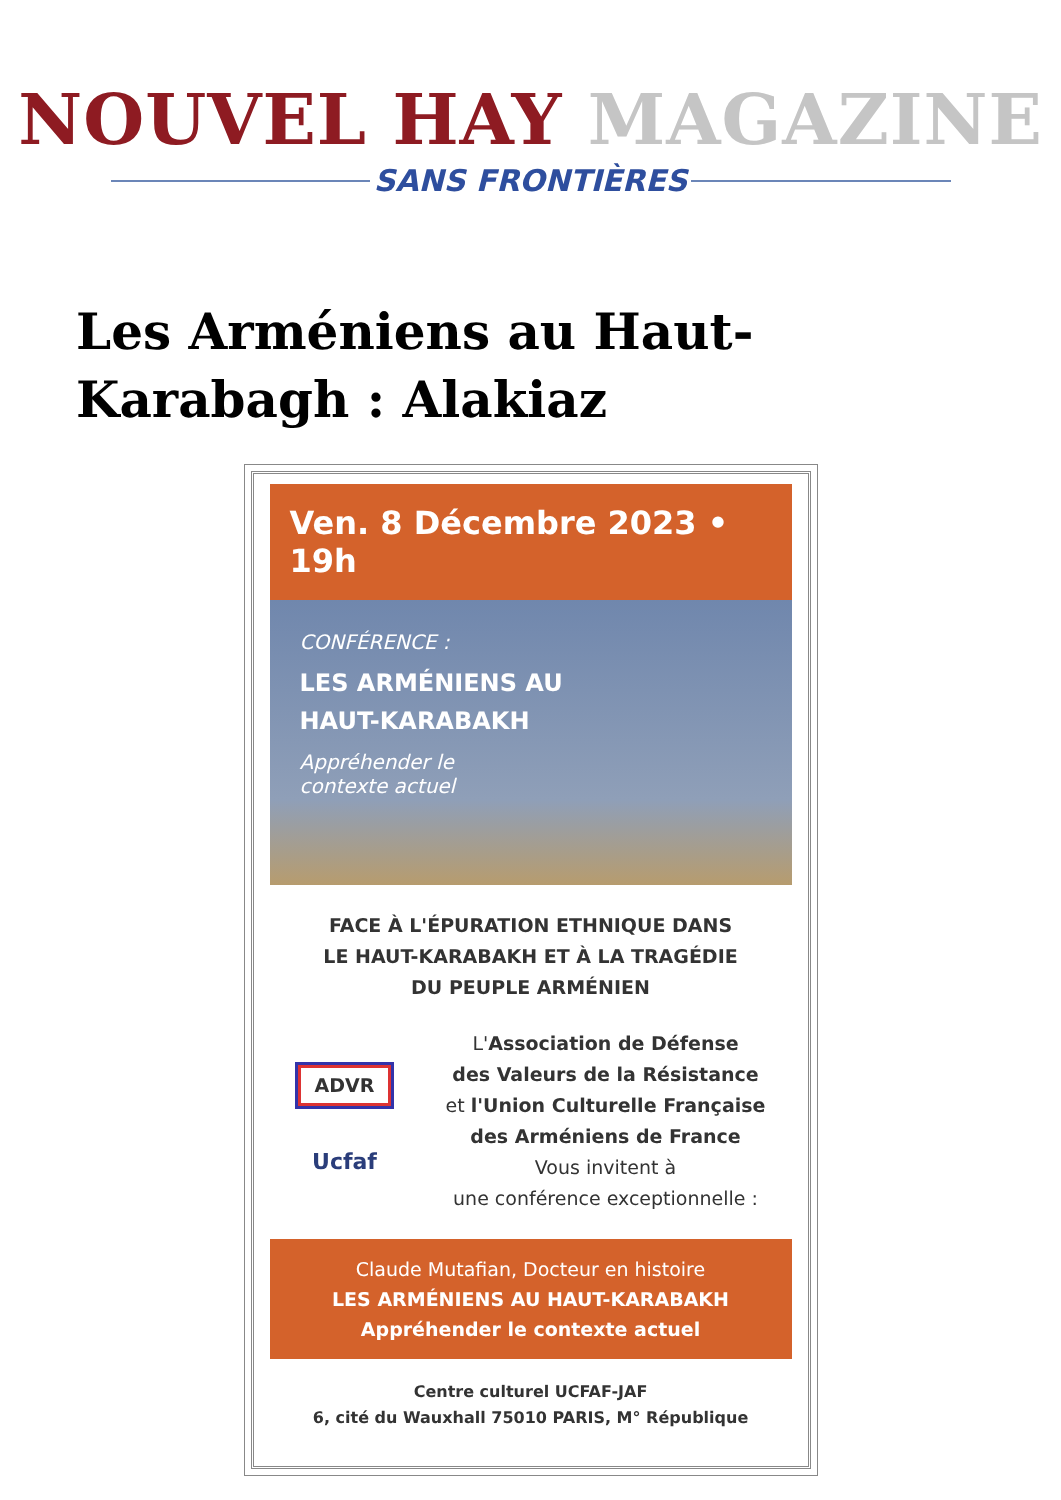NOUVEL HAY MAGAZINE
SANS FRONTIÈRES
Les Arméniens au Haut-Karabagh : Alakiaz
Ven. 8 Décembre 2023 • 19h
CONFÉRENCE :
LES ARMÉNIENS AU
HAUT-KARABAKH
Appréhender le
contexte actuel
FACE À L'ÉPURATION ETHNIQUE DANS
LE HAUT-KARABAKH ET À LA TRAGÉDIE
DU PEUPLE ARMÉNIEN
ADVR
Ucfaf
L'Association de Défense
des Valeurs de la Résistance
et l'Union Culturelle Française
des Arméniens de France
Vous invitent à
une conférence exceptionnelle :
Claude Mutafian, Docteur en histoire
LES ARMÉNIENS AU HAUT-KARABAKH
Appréhender le contexte actuel
Centre culturel UCFAF-JAF
6, cité du Wauxhall 75010 PARIS, M° République